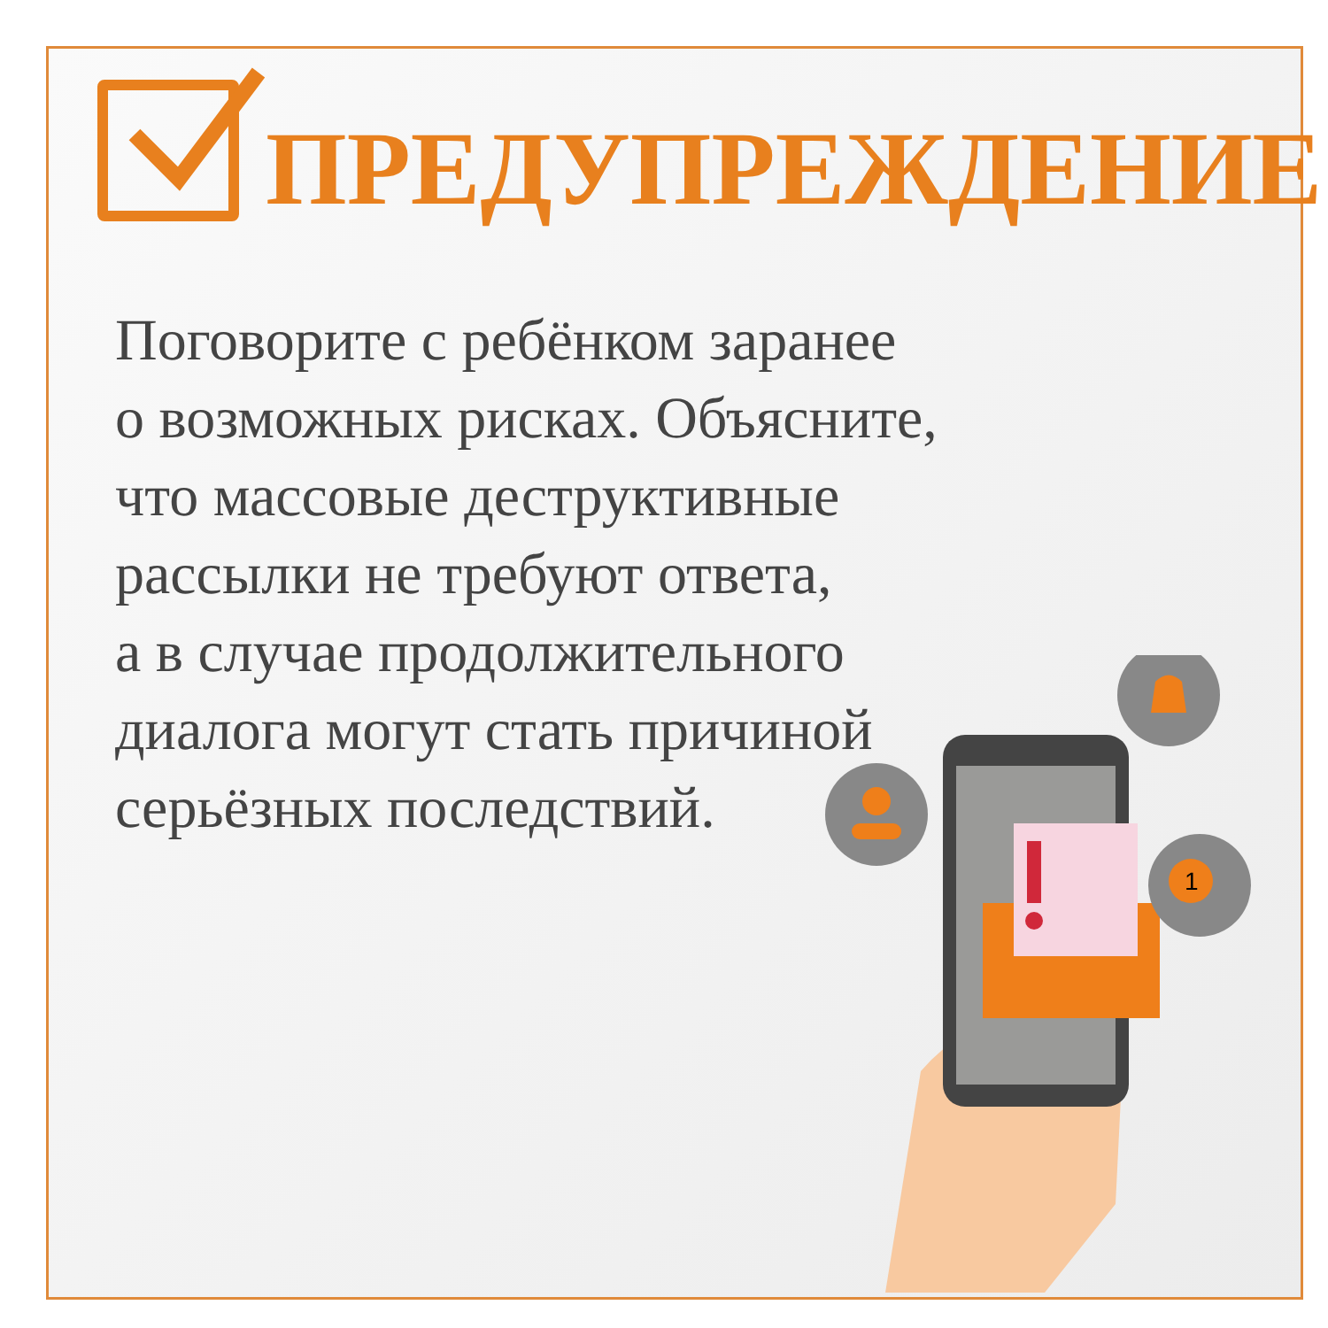ПРЕДУПРЕЖДЕНИЕ
Поговорите с ребёнком заранее
о возможных рисках. Объясните,
что массовые деструктивные
рассылки не требуют ответа,
а в случае продолжительного
диалога могут стать причиной
серьёзных последствий.
1